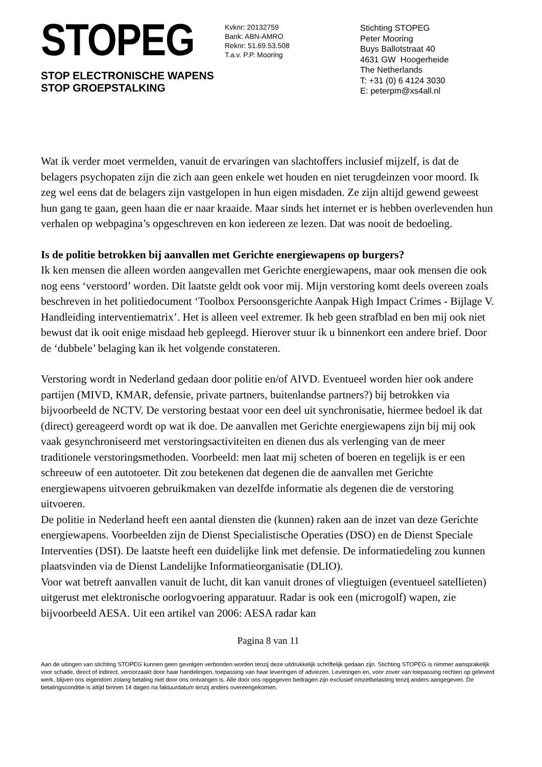STOPEG
STOP ELECTRONISCHE WAPENS
STOP GROEPSTALKING
Kvknr: 20132759
Bank: ABN-AMRO
Reknr: 51.69.53.508
T.a.v. P.P. Mooring
Stichting STOPEG
Peter Mooring
Buys Ballotstraat 40
4631 GW Hoogerheide
The Netherlands
T: +31 (0) 6 4124 3030
E: peterpm@xs4all.nl
Wat ik verder moet vermelden, vanuit de ervaringen van slachtoffers inclusief mijzelf, is dat de belagers psychopaten zijn die zich aan geen enkele wet houden en niet terugdeinzen voor moord. Ik zeg wel eens dat de belagers zijn vastgelopen in hun eigen misdaden. Ze zijn altijd gewend geweest hun gang te gaan, geen haan die er naar kraaide. Maar sinds het internet er is hebben overlevenden hun verhalen op webpagina’s opgeschreven en kon iedereen ze lezen. Dat was nooit de bedoeling.
Is de politie betrokken bij aanvallen met Gerichte energiewapens op burgers?
Ik ken mensen die alleen worden aangevallen met Gerichte energiewapens, maar ook mensen die ook nog eens ‘verstoord’ worden. Dit laatste geldt ook voor mij. Mijn verstoring komt deels overeen zoals beschreven in het politiedocument ‘Toolbox Persoonsgerichte Aanpak High Impact Crimes - Bijlage V. Handleiding interventiematrix’. Het is alleen veel extremer. Ik heb geen strafblad en ben mij ook niet bewust dat ik ooit enige misdaad heb gepleegd. Hierover stuur ik u binnenkort een andere brief. Door de ‘dubbele’ belaging kan ik het volgende constateren.
Verstoring wordt in Nederland gedaan door politie en/of AIVD. Eventueel worden hier ook andere partijen (MIVD, KMAR, defensie, private partners, buitenlandse partners?) bij betrokken via bijvoorbeeld de NCTV. De verstoring bestaat voor een deel uit synchronisatie, hiermee bedoel ik dat (direct) gereageerd wordt op wat ik doe. De aanvallen met Gerichte energiewapens zijn bij mij ook vaak gesynchroniseerd met verstoringsactiviteiten en dienen dus als verlenging van de meer traditionele verstoringsmethoden. Voorbeeld: men laat mij scheten of boeren en tegelijk is er een schreeuw of een autotoeter. Dit zou betekenen dat degenen die de aanvallen met Gerichte energiewapens uitvoeren gebruikmaken van dezelfde informatie als degenen die de verstoring uitvoeren.
De politie in Nederland heeft een aantal diensten die (kunnen) raken aan de inzet van deze Gerichte energiewapens. Voorbeelden zijn de Dienst Specialistische Operaties (DSO) en de Dienst Speciale Interventies (DSI). De laatste heeft een duidelijke link met defensie. De informatiedeling zou kunnen plaatsvinden via de Dienst Landelijke Informatieorganisatie (DLIO).
Voor wat betreft aanvallen vanuit de lucht, dit kan vanuit drones of vliegtuigen (eventueel satellieten) uitgerust met elektronische oorlogvoering apparatuur. Radar is ook een (microgolf) wapen, zie bijvoorbeeld AESA. Uit een artikel van 2006: AESA radar kan
Pagina 8 van 11
Aan de uitingen van stichting STOPEG kunnen geen gevolgen verbonden worden tenzij deze uitdrukkelijk schriftelijk gedaan zijn. Stichting STOPEG is nimmer aansprakelijk voor schade, direct of indirect, veroorzaakt door haar handelingen, toepassing van haar leveringen of adviezen. Leveringen en, voor zover van toepassing rechten op geleverd werk, blijven ons eigendom zolang betaling niet door ons ontvangen is. Alle door ons opgegeven bedragen zijn exclusief omzetbelasting tenzij anders aangegeven. De betalingsconditie is altijd binnen 14 dagen na faktuurdatum tenzij anders overeengekomen.